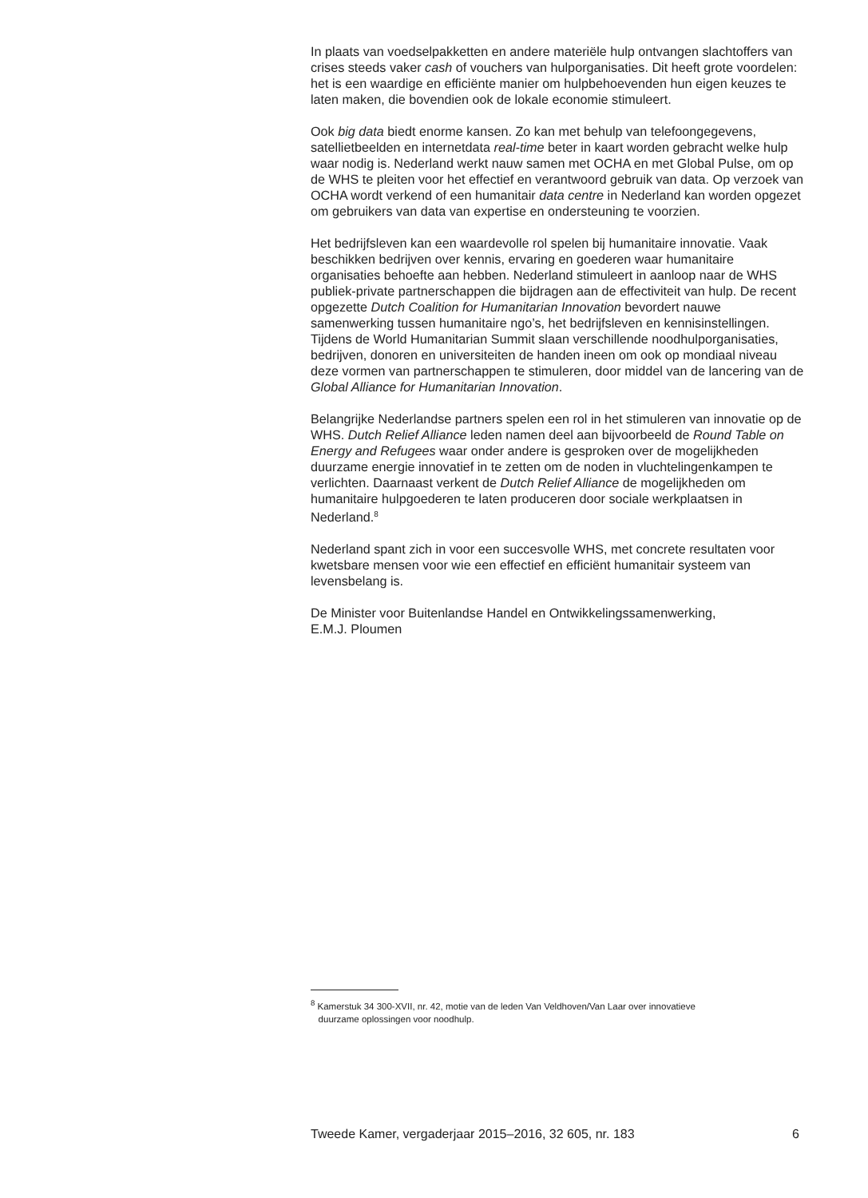In plaats van voedselpakketten en andere materiële hulp ontvangen slachtoffers van crises steeds vaker cash of vouchers van hulporganisaties. Dit heeft grote voordelen: het is een waardige en efficiënte manier om hulpbehoevenden hun eigen keuzes te laten maken, die bovendien ook de lokale economie stimuleert.
Ook big data biedt enorme kansen. Zo kan met behulp van telefoongegevens, satellietbeelden en internetdata real-time beter in kaart worden gebracht welke hulp waar nodig is. Nederland werkt nauw samen met OCHA en met Global Pulse, om op de WHS te pleiten voor het effectief en verantwoord gebruik van data. Op verzoek van OCHA wordt verkend of een humanitair data centre in Nederland kan worden opgezet om gebruikers van data van expertise en ondersteuning te voorzien.
Het bedrijfsleven kan een waardevolle rol spelen bij humanitaire innovatie. Vaak beschikken bedrijven over kennis, ervaring en goederen waar humanitaire organisaties behoefte aan hebben. Nederland stimuleert in aanloop naar de WHS publiek-private partnerschappen die bijdragen aan de effectiviteit van hulp. De recent opgezette Dutch Coalition for Humanitarian Innovation bevordert nauwe samenwerking tussen humanitaire ngo’s, het bedrijfsleven en kennisinstellingen. Tijdens de World Humanitarian Summit slaan verschillende noodhulporganisaties, bedrijven, donoren en universiteiten de handen ineen om ook op mondiaal niveau deze vormen van partnerschappen te stimuleren, door middel van de lancering van de Global Alliance for Humanitarian Innovation.
Belangrijke Nederlandse partners spelen een rol in het stimuleren van innovatie op de WHS. Dutch Relief Alliance leden namen deel aan bijvoorbeeld de Round Table on Energy and Refugees waar onder andere is gesproken over de mogelijkheden duurzame energie innovatief in te zetten om de noden in vluchtelingenkampen te verlichten. Daarnaast verkent de Dutch Relief Alliance de mogelijkheden om humanitaire hulpgoederen te laten produceren door sociale werkplaatsen in Nederland.<sup>8</sup>
Nederland spant zich in voor een succesvolle WHS, met concrete resultaten voor kwetsbare mensen voor wie een effectief en efficiënt humanitair systeem van levensbelang is.
De Minister voor Buitenlandse Handel en Ontwikkelingssamenwerking,
E.M.J. Ploumen
<sup>8</sup> Kamerstuk 34 300-XVII, nr. 42, motie van de leden Van Veldhoven/Van Laar over innovatieve
duurzame oplossingen voor noodhulp.
Tweede Kamer, vergaderjaar 2015–2016, 32 605, nr. 183 6